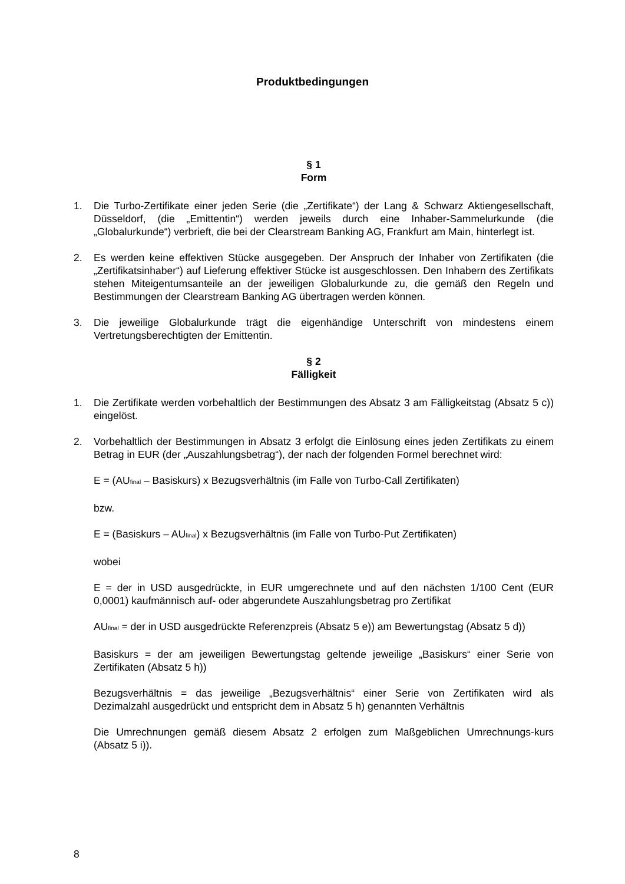Produktbedingungen
§ 1
Form
1. Die Turbo-Zertifikate einer jeden Serie (die „Zertifikate“) der Lang & Schwarz Aktiengesellschaft, Düsseldorf, (die „Emittentin“) werden jeweils durch eine Inhaber-Sammelurkunde (die „Globalurkunde“) verbrieft, die bei der Clearstream Banking AG, Frankfurt am Main, hinterlegt ist.
2. Es werden keine effektiven Stücke ausgegeben. Der Anspruch der Inhaber von Zertifikaten (die „Zertifikatsinhaber“) auf Lieferung effektiver Stücke ist ausgeschlossen. Den Inhabern des Zertifikats stehen Miteigentumsanteile an der jeweiligen Globalurkunde zu, die gemäß den Regeln und Bestimmungen der Clearstream Banking AG übertragen werden können.
3. Die jeweilige Globalurkunde trägt die eigenhändige Unterschrift von mindestens einem Vertretungsberechtigten der Emittentin.
§ 2
Fälligkeit
1. Die Zertifikate werden vorbehaltlich der Bestimmungen des Absatz 3 am Fälligkeitstag (Absatz 5 c)) eingelöst.
2. Vorbehaltlich der Bestimmungen in Absatz 3 erfolgt die Einlösung eines jeden Zertifikats zu einem Betrag in EUR (der „Auszahlungsbetrag“), der nach der folgenden Formel berechnet wird:
E = (AU<sub>final</sub> – Basiskurs) x Bezugsverhältnis (im Falle von Turbo-Call Zertifikaten)
bzw.
E = (Basiskurs – AU<sub>final</sub>) x Bezugsverhältnis (im Falle von Turbo-Put Zertifikaten)
wobei
E = der in USD ausgedrückte, in EUR umgerechnete und auf den nächsten 1/100 Cent (EUR 0,0001) kaufmännisch auf- oder abgerundete Auszahlungsbetrag pro Zertifikat
AU<sub>final</sub> = der in USD ausgedrückte Referenzpreis (Absatz 5 e)) am Bewertungstag (Absatz 5 d))
Basiskurs = der am jeweiligen Bewertungstag geltende jeweilige „Basiskurs“ einer Serie von Zertifikaten (Absatz 5 h))
Bezugsverhältnis = das jeweilige „Bezugsverhältnis“ einer Serie von Zertifikaten wird als Dezimalzahl ausgedrückt und entspricht dem in Absatz 5 h) genannten Verhältnis
Die Umrechnungen gemäß diesem Absatz 2 erfolgen zum Maßgeblichen Umrechnungs-kurs (Absatz 5 i)).
8